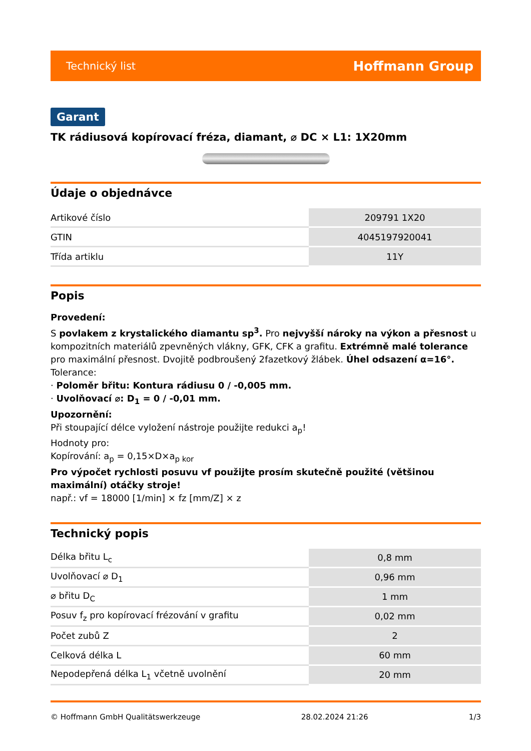Technický list Hoffmann Group
Garant
TK rádiusová kopírovací fréza, diamant, ⌀ DC × L1: 1X20mm
Údaje o objednávce
| Artikové číslo | 209791 1X20 |
| GTIN | 4045197920041 |
| Třída artiklu | 11Y |
Popis
Provedení:
S povlakem z krystalického diamantu sp<sup>3</sup>. Pro nejvyšší nároky na výkon a přesnost u kompozitních materiálů zpevněných vlákny, GFK, CFK a grafitu. Extrémně malé tolerance pro maximální přesnost. Dvojitě podbroušený 2fazetkový žlábek. Úhel odsazení α=16°.
Tolerance:
· Poloměr břitu: Kontura rádiusu 0 / -0,005 mm.
· Uvolňovací ⌀: D<sub>1</sub> = 0 / -0,01 mm.
Upozornění:
Při stoupající délce vyložení nástroje použijte redukci a<sub>p</sub>!
Hodnoty pro:
Kopírování: a<sub>p</sub> = 0,15×D×a<sub>p kor</sub>
Pro výpočet rychlosti posuvu vf použijte prosím skutečně použité (většinou maximální) otáčky stroje!
např.: vf = 18000 [1/min] × fz [mm/Z] × z
Technický popis
| Délka břitu L<sub>c</sub> | 0,8 mm |
| Uvolňovací ⌀ D<sub>1</sub> | 0,96 mm |
| ⌀ břitu D<sub>C</sub> | 1 mm |
| Posuv f<sub>z</sub> pro kopírovací frézování v grafitu | 0,02 mm |
| Počet zubů Z | 2 |
| Celková délka L | 60 mm |
| Nepodepřená délka L<sub>1</sub> včetně uvolnění | 20 mm |
© Hoffmann GmbH Qualitätswerkzeuge 28.02.2024 21:26 1/3